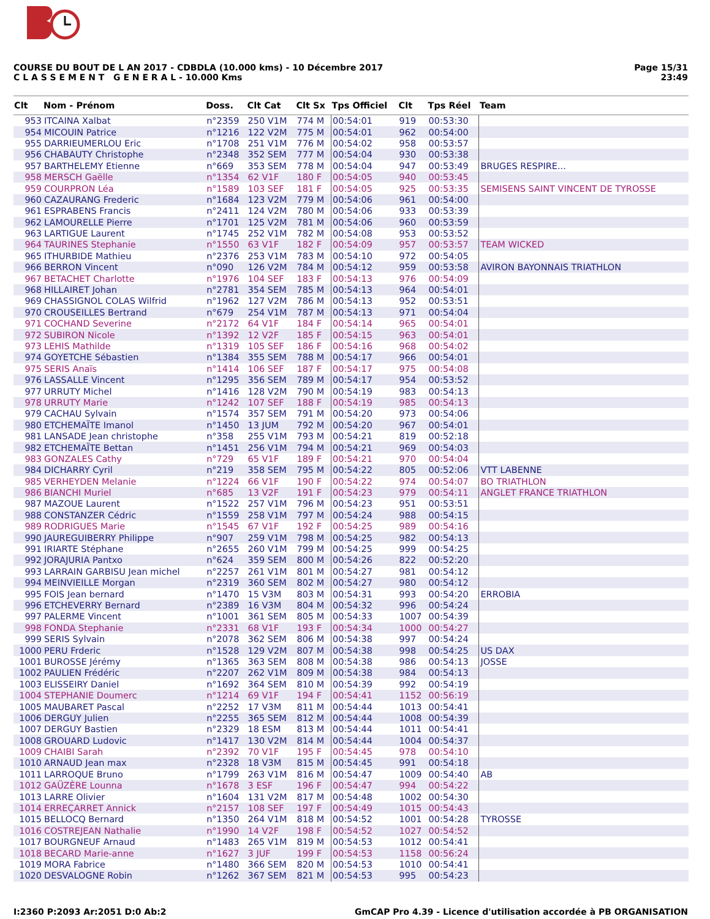COURSE DU BOUT DE L AN 2017 - CDBDLA (10.000 kms) - 10 Décembre 2017
C L A S S E M E N T G E N E R A L - 10.000 Kms
Page 15/31
23:49
| Clt | Nom - Prénom | Doss. | Clt Cat | Clt Sx | Tps Officiel | Clt | Tps Réel | Team |
| --- | --- | --- | --- | --- | --- | --- | --- | --- |
| 953 | ITCAINA Xalbat | n°2359 | 250 V1M | 774 M | 00:54:01 | 919 | 00:53:30 | |
| 954 | MICOUIN Patrice | n°1216 | 122 V2M | 775 M | 00:54:01 | 962 | 00:54:00 | |
| 955 | DARRIEUMERLOU Eric | n°1708 | 251 V1M | 776 M | 00:54:02 | 958 | 00:53:57 | |
| 956 | CHABAUTY Christophe | n°2348 | 352 SEM | 777 M | 00:54:04 | 930 | 00:53:38 | |
| 957 | BARTHELEMY Etienne | n°669 | 353 SEM | 778 M | 00:54:04 | 947 | 00:53:49 | BRUGES RESPIRE... |
| 958 | MERSCH Gaëlle | n°1354 | 62 V1F | 180 F | 00:54:05 | 940 | 00:53:45 | |
| 959 | COURPRON Léa | n°1589 | 103 SEF | 181 F | 00:54:05 | 925 | 00:53:35 | SEMISENS SAINT VINCENT DE TYROSSE |
| 960 | CAZAURANG Frederic | n°1684 | 123 V2M | 779 M | 00:54:06 | 961 | 00:54:00 | |
| 961 | ESPRABENS Francis | n°2411 | 124 V2M | 780 M | 00:54:06 | 933 | 00:53:39 | |
| 962 | LAMOURELLE Pierre | n°1701 | 125 V2M | 781 M | 00:54:06 | 960 | 00:53:59 | |
| 963 | LARTIGUE Laurent | n°1745 | 252 V1M | 782 M | 00:54:08 | 953 | 00:53:52 | |
| 964 | TAURINES Stephanie | n°1550 | 63 V1F | 182 F | 00:54:09 | 957 | 00:53:57 | TEAM WICKED |
| 965 | ITHURBIDE Mathieu | n°2376 | 253 V1M | 783 M | 00:54:10 | 972 | 00:54:05 | |
| 966 | BERRON Vincent | n°090 | 126 V2M | 784 M | 00:54:12 | 959 | 00:53:58 | AVIRON BAYONNAIS TRIATHLON |
| 967 | BETACHET Charlotte | n°1976 | 104 SEF | 183 F | 00:54:13 | 976 | 00:54:09 | |
| 968 | HILLAIRET Johan | n°2781 | 354 SEM | 785 M | 00:54:13 | 964 | 00:54:01 | |
| 969 | CHASSIGNOL COLAS Wilfrid | n°1962 | 127 V2M | 786 M | 00:54:13 | 952 | 00:53:51 | |
| 970 | CROUSEILLES Bertrand | n°679 | 254 V1M | 787 M | 00:54:13 | 971 | 00:54:04 | |
| 971 | COCHAND Severine | n°2172 | 64 V1F | 184 F | 00:54:14 | 965 | 00:54:01 | |
| 972 | SUBIRON Nicole | n°1392 | 12 V2F | 185 F | 00:54:15 | 963 | 00:54:01 | |
| 973 | LEHIS Mathilde | n°1319 | 105 SEF | 186 F | 00:54:16 | 968 | 00:54:02 | |
| 974 | GOYETCHE Sébastien | n°1384 | 355 SEM | 788 M | 00:54:17 | 966 | 00:54:01 | |
| 975 | SERIS Anaïs | n°1414 | 106 SEF | 187 F | 00:54:17 | 975 | 00:54:08 | |
| 976 | LASSALLE Vincent | n°1295 | 356 SEM | 789 M | 00:54:17 | 954 | 00:53:52 | |
| 977 | URRUTY Michel | n°1416 | 128 V2M | 790 M | 00:54:19 | 983 | 00:54:13 | |
| 978 | URRUTY Marie | n°1242 | 107 SEF | 188 F | 00:54:19 | 985 | 00:54:13 | |
| 979 | CACHAU Sylvain | n°1574 | 357 SEM | 791 M | 00:54:20 | 973 | 00:54:06 | |
| 980 | ETCHEMAÏTE Imanol | n°1450 | 13 JUM | 792 M | 00:54:20 | 967 | 00:54:01 | |
| 981 | LANSADE Jean christophe | n°358 | 255 V1M | 793 M | 00:54:21 | 819 | 00:52:18 | |
| 982 | ETCHEMAÏTE Bettan | n°1451 | 256 V1M | 794 M | 00:54:21 | 969 | 00:54:03 | |
| 983 | GONZALES Cathy | n°729 | 65 V1F | 189 F | 00:54:21 | 970 | 00:54:04 | |
| 984 | DICHARRY Cyril | n°219 | 358 SEM | 795 M | 00:54:22 | 805 | 00:52:06 | VTT LABENNE |
| 985 | VERHEYDEN Melanie | n°1224 | 66 V1F | 190 F | 00:54:22 | 974 | 00:54:07 | BO TRIATHLON |
| 986 | BIANCHI Muriel | n°685 | 13 V2F | 191 F | 00:54:23 | 979 | 00:54:11 | ANGLET FRANCE TRIATHLON |
| 987 | MAZOUE Laurent | n°1522 | 257 V1M | 796 M | 00:54:23 | 951 | 00:53:51 | |
| 988 | CONSTANZER Cédric | n°1559 | 258 V1M | 797 M | 00:54:24 | 988 | 00:54:15 | |
| 989 | RODRIGUES Marie | n°1545 | 67 V1F | 192 F | 00:54:25 | 989 | 00:54:16 | |
| 990 | JAUREGUIBERRY Philippe | n°907 | 259 V1M | 798 M | 00:54:25 | 982 | 00:54:13 | |
| 991 | IRIARTE Stéphane | n°2655 | 260 V1M | 799 M | 00:54:25 | 999 | 00:54:25 | |
| 992 | JORAJURIA Pantxo | n°624 | 359 SEM | 800 M | 00:54:26 | 822 | 00:52:20 | |
| 993 | LARRAIN GARBISU Jean michel | n°2257 | 261 V1M | 801 M | 00:54:27 | 981 | 00:54:12 | |
| 994 | MEINVIEILLE Morgan | n°2319 | 360 SEM | 802 M | 00:54:27 | 980 | 00:54:12 | |
| 995 | FOIS Jean bernard | n°1470 | 15 V3M | 803 M | 00:54:31 | 993 | 00:54:20 | ERROBIA |
| 996 | ETCHEVERRY Bernard | n°2389 | 16 V3M | 804 M | 00:54:32 | 996 | 00:54:24 | |
| 997 | PALERME Vincent | n°1001 | 361 SEM | 805 M | 00:54:33 | 1007 | 00:54:39 | |
| 998 | FONDA Stephanie | n°2331 | 68 V1F | 193 F | 00:54:34 | 1000 | 00:54:27 | |
| 999 | SERIS Sylvain | n°2078 | 362 SEM | 806 M | 00:54:38 | 997 | 00:54:24 | |
| 1000 | PERU Frderic | n°1528 | 129 V2M | 807 M | 00:54:38 | 998 | 00:54:25 | US DAX |
| 1001 | BUROSSE Jérémy | n°1365 | 363 SEM | 808 M | 00:54:38 | 986 | 00:54:13 | JOSSE |
| 1002 | PAULIEN Frédéric | n°2207 | 262 V1M | 809 M | 00:54:38 | 984 | 00:54:13 | |
| 1003 | ELISSEIRY Daniel | n°1692 | 364 SEM | 810 M | 00:54:39 | 992 | 00:54:19 | |
| 1004 | STEPHANIE Doumerc | n°1214 | 69 V1F | 194 F | 00:54:41 | 1152 | 00:56:19 | |
| 1005 | MAUBARET Pascal | n°2252 | 17 V3M | 811 M | 00:54:44 | 1013 | 00:54:41 | |
| 1006 | DERGUY Julien | n°2255 | 365 SEM | 812 M | 00:54:44 | 1008 | 00:54:39 | |
| 1007 | DERGUY Bastien | n°2329 | 18 ESM | 813 M | 00:54:44 | 1011 | 00:54:41 | |
| 1008 | GROUARD Ludovic | n°1417 | 130 V2M | 814 M | 00:54:44 | 1004 | 00:54:37 | |
| 1009 | CHAIBI Sarah | n°2392 | 70 V1F | 195 F | 00:54:45 | 978 | 00:54:10 | |
| 1010 | ARNAUD Jean max | n°2328 | 18 V3M | 815 M | 00:54:45 | 991 | 00:54:18 | |
| 1011 | LARROQUE Bruno | n°1799 | 263 V1M | 816 M | 00:54:47 | 1009 | 00:54:40 | AB |
| 1012 | GAÜZÈRE Lounna | n°1678 | 3 ESF | 196 F | 00:54:47 | 994 | 00:54:22 | |
| 1013 | LARRE Olivier | n°1604 | 131 V2M | 817 M | 00:54:48 | 1002 | 00:54:30 | |
| 1014 | ERREÇARRET Annick | n°2157 | 108 SEF | 197 F | 00:54:49 | 1015 | 00:54:43 | |
| 1015 | BELLOCQ Bernard | n°1350 | 264 V1M | 818 M | 00:54:52 | 1001 | 00:54:28 | TYROSSE |
| 1016 | COSTREJEAN Nathalie | n°1990 | 14 V2F | 198 F | 00:54:52 | 1027 | 00:54:52 | |
| 1017 | BOURGNEUF Arnaud | n°1483 | 265 V1M | 819 M | 00:54:53 | 1012 | 00:54:41 | |
| 1018 | BECARD Marie-anne | n°1627 | 3 JUF | 199 F | 00:54:53 | 1158 | 00:56:24 | |
| 1019 | MORA Fabrice | n°1480 | 366 SEM | 820 M | 00:54:53 | 1010 | 00:54:41 | |
| 1020 | DESVALOGNE Robin | n°1262 | 367 SEM | 821 M | 00:54:53 | 995 | 00:54:23 | |
I:2360 P:2093 Ar:2051 D:0 Ab:2 GmCAP Pro 4.39 - Licence d'utilisation accordée à PB ORGANISATION